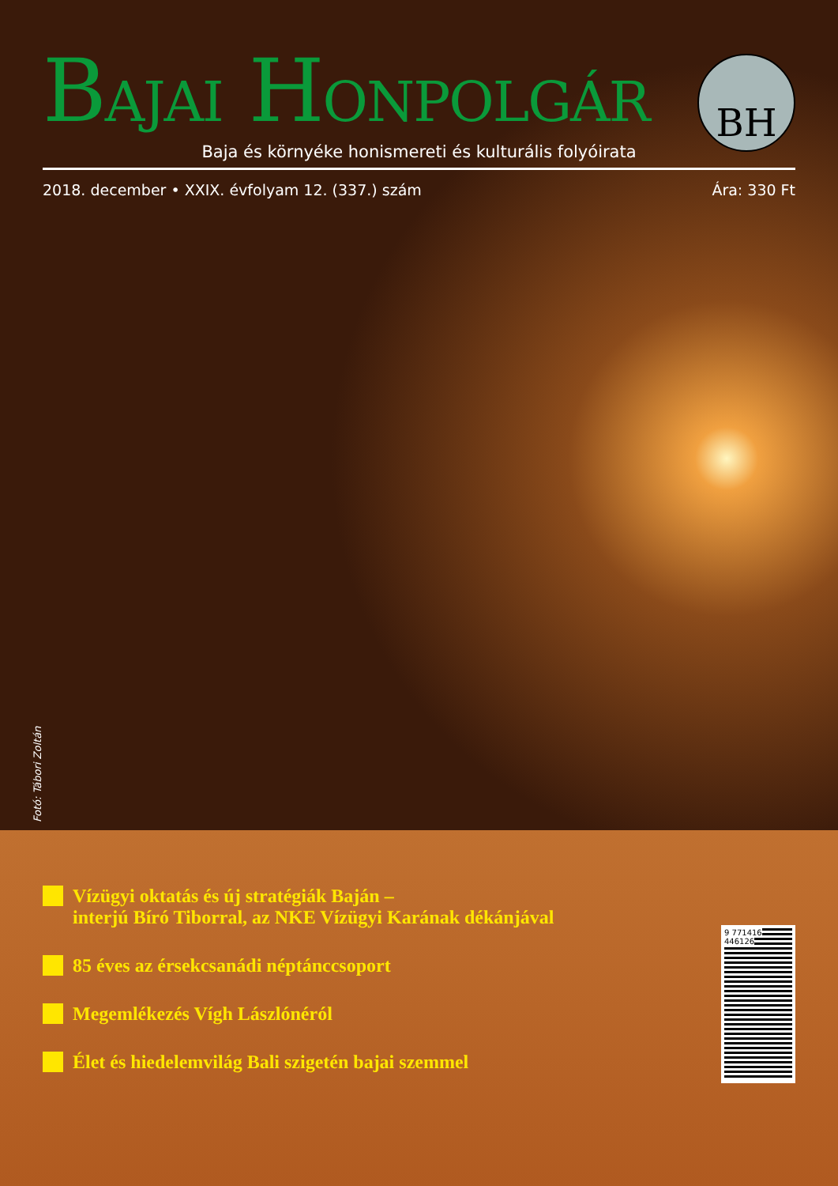BAJAI HONPOLGÁR
BH
Baja és környéke honismereti és kulturális folyóirata
2018. december • XXIX. évfolyam 12. (337.) szám Ára: 330 Ft
Fotó: Tábori Zoltán
Vízügyi oktatás és új stratégiák Baján –
interjú Bíró Tiborral, az NKE Vízügyi Karának dékánjával
85 éves az érsekcsanádi néptánccsoport
Megemlékezés Vígh Lászlónéról
Élet és hiedelemvilág Bali szigetén bajai szemmel
9 771416 446126